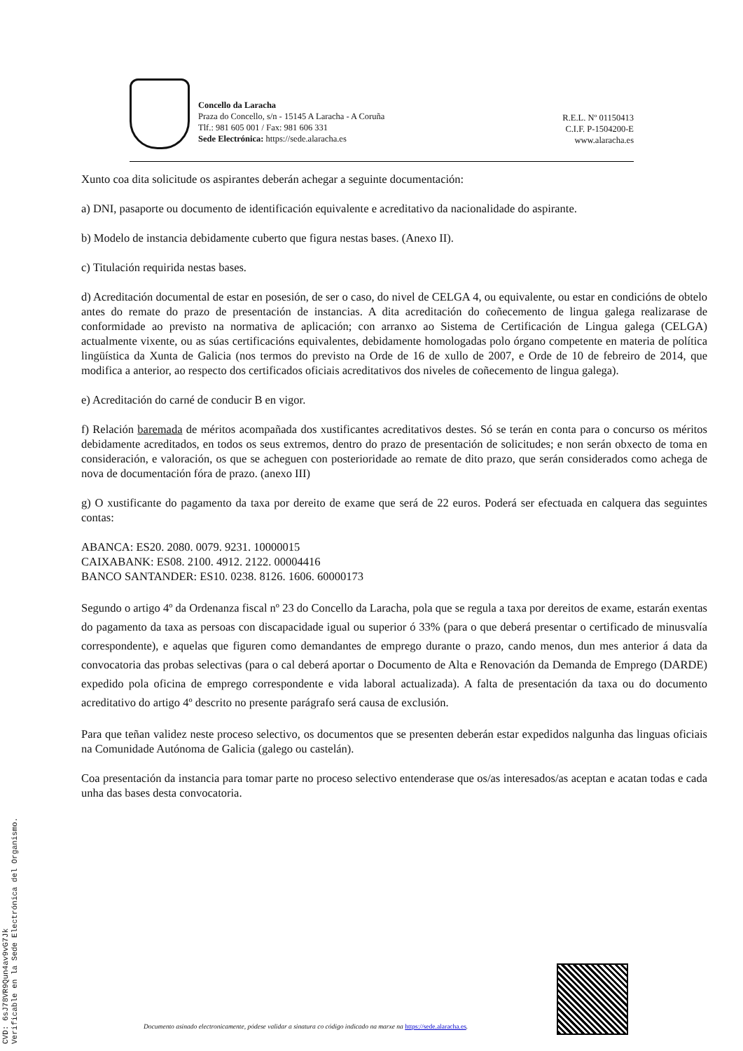Concello da Laracha
Praza do Concello, s/n - 15145 A Laracha - A Coruña
Tlf.: 981 605 001 / Fax: 981 606 331
Sede Electrónica: https://sede.alaracha.es
R.E.L. Nº 01150413
C.I.F. P-1504200-E
www.alaracha.es
Xunto coa dita solicitude os aspirantes deberán achegar a seguinte documentación:
a) DNI, pasaporte ou documento de identificación equivalente e acreditativo da nacionalidade do aspirante.
b) Modelo de instancia debidamente cuberto que figura nestas bases. (Anexo II).
c) Titulación requirida nestas bases.
d) Acreditación documental de estar en posesión, de ser o caso, do nivel de CELGA 4, ou equivalente, ou estar en condicións de obtelo antes do remate do prazo de presentación de instancias. A dita acreditación do coñecemento de lingua galega realizarase de conformidade ao previsto na normativa de aplicación; con arranxo ao Sistema de Certificación de Lingua galega (CELGA) actualmente vixente, ou as súas certificacións equivalentes, debidamente homologadas polo órgano competente en materia de política lingüística da Xunta de Galicia (nos termos do previsto na Orde de 16 de xullo de 2007, e Orde de 10 de febreiro de 2014, que modifica a anterior, ao respecto dos certificados oficiais acreditativos dos niveles de coñecemento de lingua galega).
e) Acreditación do carné de conducir B en vigor.
f) Relación baremada de méritos acompañada dos xustificantes acreditativos destes. Só se terán en conta para o concurso os méritos debidamente acreditados, en todos os seus extremos, dentro do prazo de presentación de solicitudes; e non serán obxecto de toma en consideración, e valoración, os que se acheguen con posterioridade ao remate de dito prazo, que serán considerados como achega de nova de documentación fóra de prazo. (anexo III)
g) O xustificante do pagamento da taxa por dereito de exame que será de 22 euros. Poderá ser efectuada en calquera das seguintes contas:
ABANCA: ES20. 2080. 0079. 9231. 10000015
CAIXABANK: ES08. 2100. 4912. 2122. 00004416
BANCO SANTANDER: ES10. 0238. 8126. 1606. 60000173
Segundo o artigo 4º da Ordenanza fiscal nº 23 do Concello da Laracha, pola que se regula a taxa por dereitos de exame, estarán exentas do pagamento da taxa as persoas con discapacidade igual ou superior ó 33% (para o que deberá presentar o certificado de minusvalía correspondente), e aquelas que figuren como demandantes de emprego durante o prazo, cando menos, dun mes anterior á data da convocatoria das probas selectivas (para o cal deberá aportar o Documento de Alta e Renovación da Demanda de Emprego (DARDE) expedido pola oficina de emprego correspondente e vida laboral actualizada). A falta de presentación da taxa ou do documento acreditativo do artigo 4º descrito no presente parágrafo será causa de exclusión.
Para que teñan validez neste proceso selectivo, os documentos que se presenten deberán estar expedidos nalgunha das linguas oficiais na Comunidade Autónoma de Galicia (galego ou castelán).
Coa presentación da instancia para tomar parte no proceso selectivo entenderase que os/as interesados/as aceptan e acatan todas e cada unha das bases desta convocatoria.
Documento asinado electronicamente, pódese validar a sinatura co código indicado na marxe na https://sede.alaracha.es.
CVD: 6sJ78VR9Qun4av9vG7Jk
Verificable en la Sede Electrónica del Organismo.